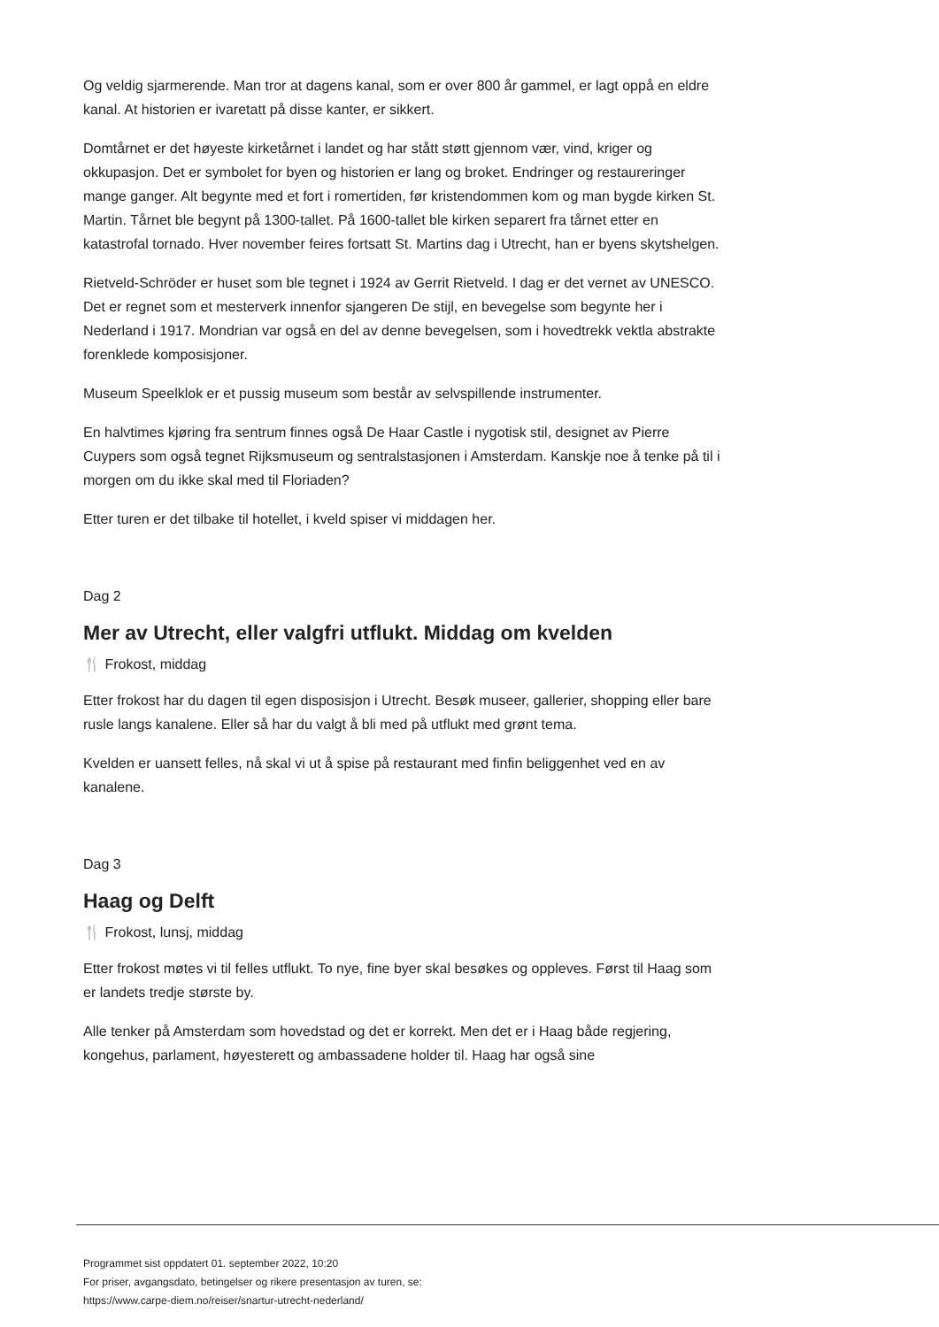Og veldig sjarmerende. Man tror at dagens kanal, som er over 800 år gammel, er lagt oppå en eldre kanal. At historien er ivaretatt på disse kanter, er sikkert.
Domtårnet er det høyeste kirketårnet i landet og har stått støtt gjennom vær, vind, kriger og okkupasjon. Det er symbolet for byen og historien er lang og broket. Endringer og restaureringer mange ganger. Alt begynte med et fort i romertiden, før kristendommen kom og man bygde kirken St. Martin. Tårnet ble begynt på 1300-tallet. På 1600-tallet ble kirken separert fra tårnet etter en katastrofal tornado. Hver november feires fortsatt St. Martins dag i Utrecht, han er byens skytshelgen.
Rietveld-Schröder er huset som ble tegnet i 1924 av Gerrit Rietveld. I dag er det vernet av UNESCO. Det er regnet som et mesterverk innenfor sjangeren De stijl, en bevegelse som begynte her i Nederland i 1917. Mondrian var også en del av denne bevegelsen, som i hovedtrekk vektla abstrakte forenklede komposisjoner.
Museum Speelklok er et pussig museum som består av selvspillende instrumenter.
En halvtimes kjøring fra sentrum finnes også De Haar Castle i nygotisk stil, designet av Pierre Cuypers som også tegnet Rijksmuseum og sentralstasjonen i Amsterdam. Kanskje noe å tenke på til i morgen om du ikke skal med til Floriaden?
Etter turen er det tilbake til hotellet, i kveld spiser vi middagen her.
Dag 2
Mer av Utrecht, eller valgfri utflukt. Middag om kvelden
🍴 Frokost, middag
Etter frokost har du dagen til egen disposisjon i Utrecht. Besøk museer, gallerier, shopping eller bare rusle langs kanalene. Eller så har du valgt å bli med på utflukt med grønt tema.
Kvelden er uansett felles, nå skal vi ut å spise på restaurant med finfin beliggenhet ved en av kanalene.
Dag 3
Haag og Delft
🍴 Frokost, lunsj, middag
Etter frokost møtes vi til felles utflukt. To nye, fine byer skal besøkes og oppleves. Først til Haag som er landets tredje største by.
Alle tenker på Amsterdam som hovedstad og det er korrekt. Men det er i Haag både regjering, kongehus, parlament, høyesterett og ambassadene holder til. Haag har også sine
Programmet sist oppdatert 01. september 2022, 10:20
For priser, avgangsdato, betingelser og rikere presentasjon av turen, se:
https://www.carpe-diem.no/reiser/snartur-utrecht-nederland/